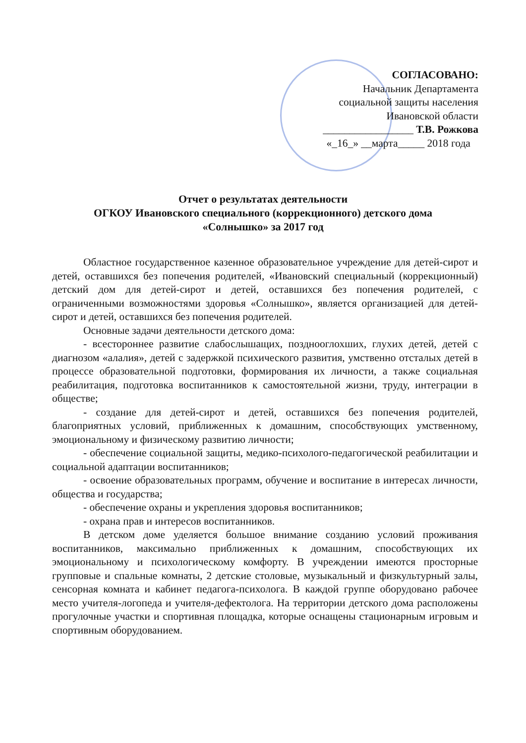СОГЛАСОВАНО:
Начальник Департамента
социальной защиты населения
Ивановской области
_________________ Т.В. Рожкова
«_16_» __марта_____ 2018 года
Отчет о результатах деятельности
ОГКОУ Ивановского специального (коррекционного) детского дома
«Солнышко» за 2017 год
Областное государственное казенное образовательное учреждение для детей-сирот и детей, оставшихся без попечения родителей, «Ивановский специальный (коррекционный) детский дом для детей-сирот и детей, оставшихся без попечения родителей, с ограниченными возможностями здоровья «Солнышко», является организацией для детей-сирот и детей, оставшихся без попечения родителей.
Основные задачи деятельности детского дома:
- всестороннее развитие слабослышащих, позднооглохших, глухих детей, детей с диагнозом «алалия», детей с задержкой психического развития, умственно отсталых детей в процессе образовательной подготовки, формирования их личности, а также социальная реабилитация, подготовка воспитанников к самостоятельной жизни, труду, интеграции в обществе;
- создание для детей-сирот и детей, оставшихся без попечения родителей, благоприятных условий, приближенных к домашним, способствующих умственному, эмоциональному и физическому развитию личности;
- обеспечение социальной защиты, медико-психолого-педагогической реабилитации и социальной адаптации воспитанников;
- освоение образовательных программ, обучение и воспитание в интересах личности, общества и государства;
- обеспечение охраны и укрепления здоровья воспитанников;
- охрана прав и интересов воспитанников.
В детском доме уделяется большое внимание созданию условий проживания воспитанников, максимально приближенных к домашним, способствующих их эмоциональному и психологическому комфорту. В учреждении имеются просторные групповые и спальные комнаты, 2 детские столовые, музыкальный и физкультурный залы, сенсорная комната и кабинет педагога-психолога. В каждой группе оборудовано рабочее место учителя-логопеда и учителя-дефектолога. На территории детского дома расположены прогулочные участки и спортивная площадка, которые оснащены стационарным игровым и спортивным оборудованием.